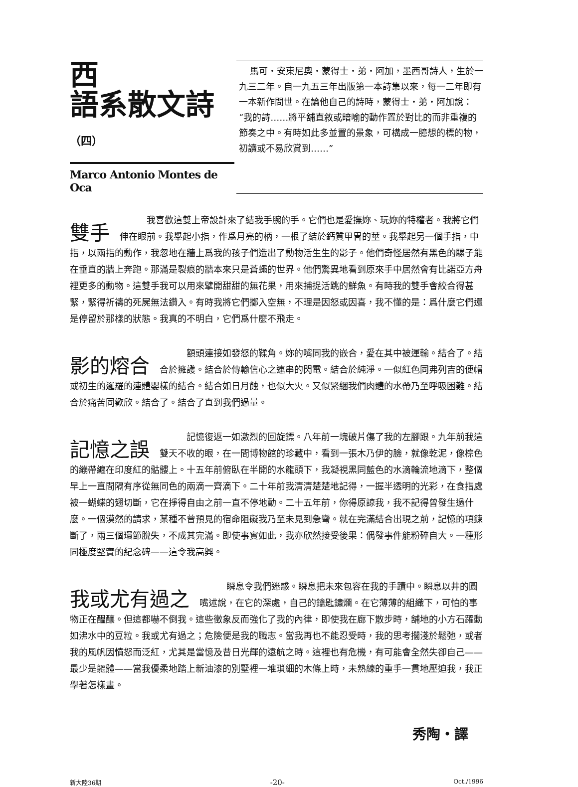西
語系散文詩（四）
Marco Antonio Montes de Oca
馬可・安東尼奧・蒙得士・弟・阿加，墨西哥詩人，生於一九三二年。自一九五三年出版第一本詩集以來，每一二年即有一本新作問世。在論他自己的詩時，蒙得士・弟・阿加說：“我的詩……將平舖直敘或暗喻的動作置於對比的而非重複的節奏之中。有時如此多並置的景象，可構成一臆想的標的物，初讀或不易欣賞到……”
雙手　　　我喜歡這雙上帝設計來了結我手腕的手。它們也是愛撫妳、玩妳的特權者。我將它們伸在眼前。我舉起小指，作爲月亮的柄，一根了結於鈣質甲冑的莖。我舉起另一個手指，中指，以兩指的動作，我忽地在牆上爲我的孩子們造出了動物活生生的影子。他們奇怪居然有黑色的騾子能在垂直的牆上奔跑。那滿是裂痕的牆本來只是蒼蠅的世界。他們驚異地看到原來手中居然會有比諾亞方舟裡更多的動物。這雙手我可以用來擘開甜甜的無花果，用來捕捉活跳的鮮魚。有時我的雙手會絞合得甚緊，緊得祈禱的死屍無法鑽入。有時我將它們擲入空無，不理是因怒或因喜，我不懂的是：爲什麼它們還是停留於那樣的狀態。我真的不明白，它們爲什麼不飛走。
影的熔合　　　額頭連接如發怒的鞣角。妳的嘴同我的嵌合，愛在其中被運輸。結合了。結合於擁護。結合於傳輸信心之連串的閃電。結合於純淨。一似紅色同弗列吉的便帽或初生的邏羅的連體嬰樣的結合。結合如日月蝕，也似大火。又似緊綑我們肉體的水帶乃至呼吸困難。結合於痛苦同歡欣。結合了。結合了直到我們過量。
記憶之誤　　　記憶復返一如激烈的回旋鏢。八年前一塊破片傷了我的左腳跟。九年前我這雙天不收的眼，在一間博物館的珍藏中，看到一張木乃伊的臉，就像乾泥，像棕色的繃帶纏在印度紅的骷髏上。十五年前俯臥在半開的水龍頭下，我凝視黑同藍色的水滴輪流地滴下，整個早上一直間隔有序從無同色的兩滴一齊滴下。二十年前我清清楚楚地記得，一握半透明的光彩，在食指處被一蝴蝶的翅切斷，它在掙得自由之前一直不停地動。二十五年前，你得原諒我，我不記得曾發生過什麼。一個漠然的請求，某種不曾預見的宿命阻礙我乃至未見到急彎。就在完滿結合出現之前，記憶的項鍊斷了，兩三個環節脫失，不成其完滿。即使事實如此，我亦欣然接受後果：偶發事件能粉碎自大。一種形同極度堅實的紀念碑——這令我高興。
我或尤有過之　　　瞬息令我們迷惑。瞬息把未來包容在我的手蹟中。瞬息以井的圓嘴述說，在它的深處，自己的鑰匙鏽爛。在它薄薄的組織下，可怕的事物正在醞釀。但這都嚇不倒我。這些徵象反而強化了我的內律，即使我在廊下散步時，舖地的小方石躍動如沸水中的豆粒。我或尤有過之；危險便是我的職志。當我再也不能忍受時，我的思考擱淺於鬆弛，或者我的風帆因憤怒而泛紅，尤其是當憶及昔日光輝的遠航之時。這裡也有危機，有可能會全然失卻自己——最少是軀體——當我優柔地踏上新油漆的別墅裡一堆瑣細的木條上時，未熟練的重手一貫地壓迫我，我正學著怎樣畫。
秀陶・譯
新大陸36期 -20- Oct./1996